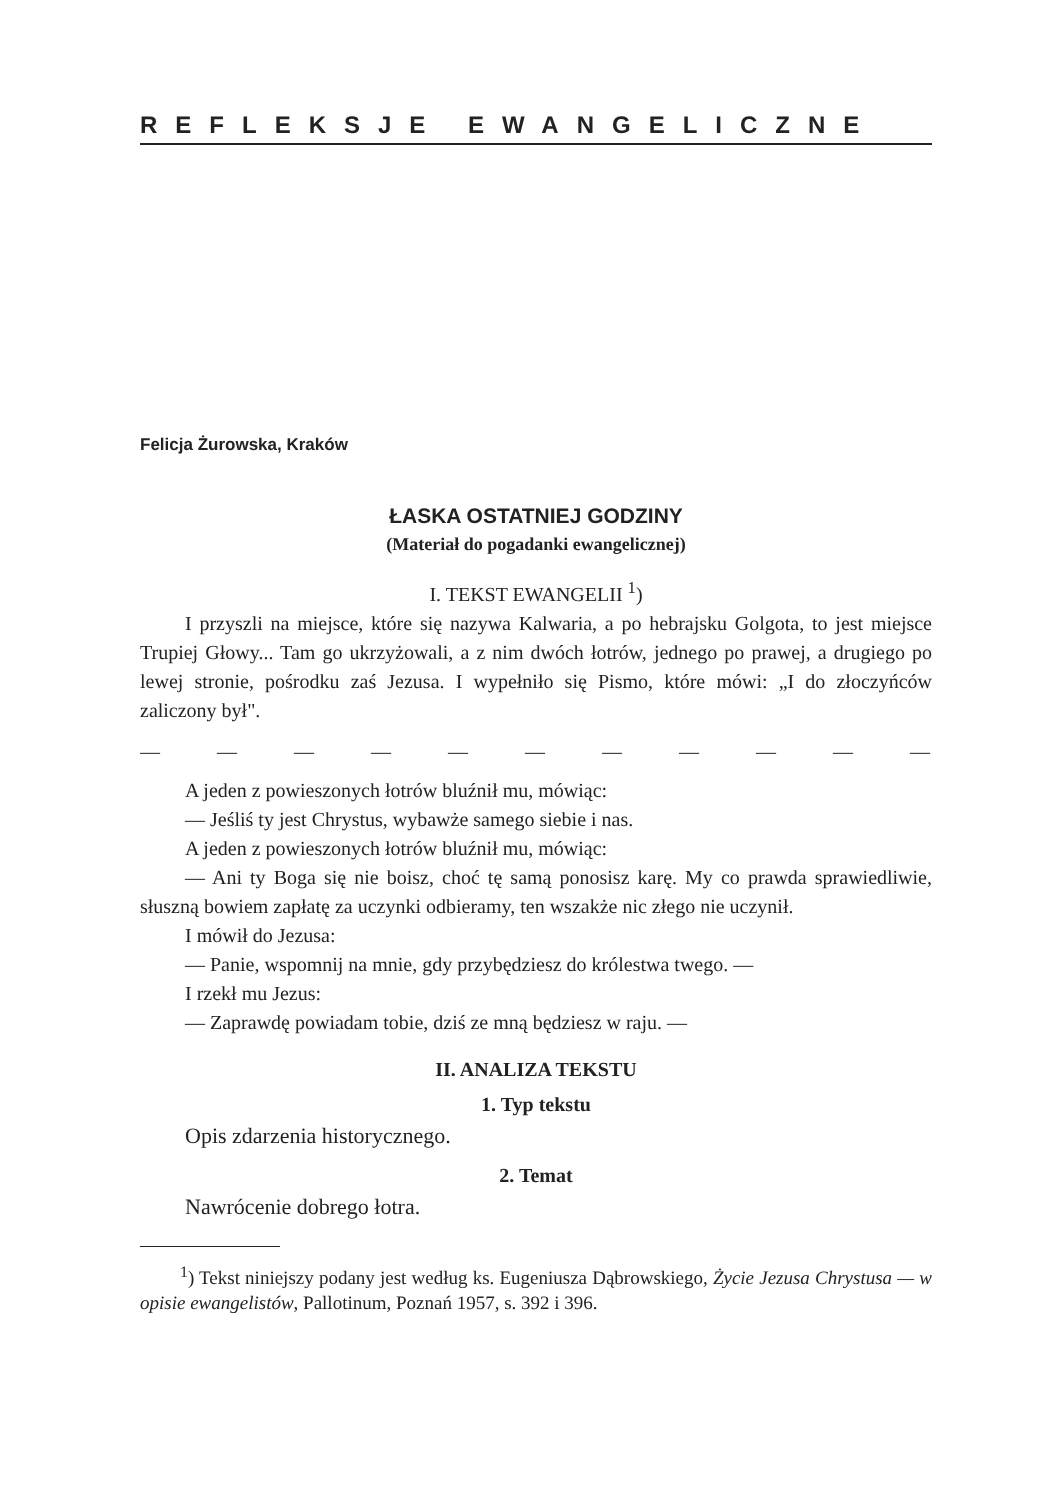REFLEKSJE EWANGELICZNE
Felicja Żurowska, Kraków
ŁASKA OSTATNIEJ GODZINY
(Materiał do pogadanki ewangelicznej)
I. TEKST EWANGELII <sup>1</sup>)
I przyszli na miejsce, które się nazywa Kalwaria, a po hebrajsku Golgota, to jest miejsce Trupiej Głowy... Tam go ukrzyżowali, a z nim dwóch łotrów, jednego po prawej, a drugiego po lewej stronie, pośrodku zaś Jezusa. I wypełniło się Pismo, które mówi: „I do złoczyńców zaliczony był".
— — — — — — — — — — — — —
A jeden z powieszonych łotrów bluźnił mu, mówiąc:
— Jeśliś ty jest Chrystus, wybawże samego siebie i nas.
A jeden z powieszonych łotrów bluźnił mu, mówiąc:
— Ani ty Boga się nie boisz, choć tę samą ponosisz karę. My co prawda sprawiedliwie, słuszną bowiem zapłatę za uczynki odbieramy, ten wszakże nic złego nie uczynił.
I mówił do Jezusa:
— Panie, wspomnij na mnie, gdy przybędziesz do królestwa twego. —
I rzekł mu Jezus:
— Zaprawdę powiadam tobie, dziś ze mną będziesz w raju. —
II. ANALIZA TEKSTU
1. Typ tekstu
Opis zdarzenia historycznego.
2. Temat
Nawrócenie dobrego łotra.
<sup>1</sup>) Tekst niniejszy podany jest według ks. Eugeniusza Dąbrowskiego, Życie Jezusa Chrystusa — w opisie ewangelistów, Pallotinum, Poznań 1957, s. 392 i 396.